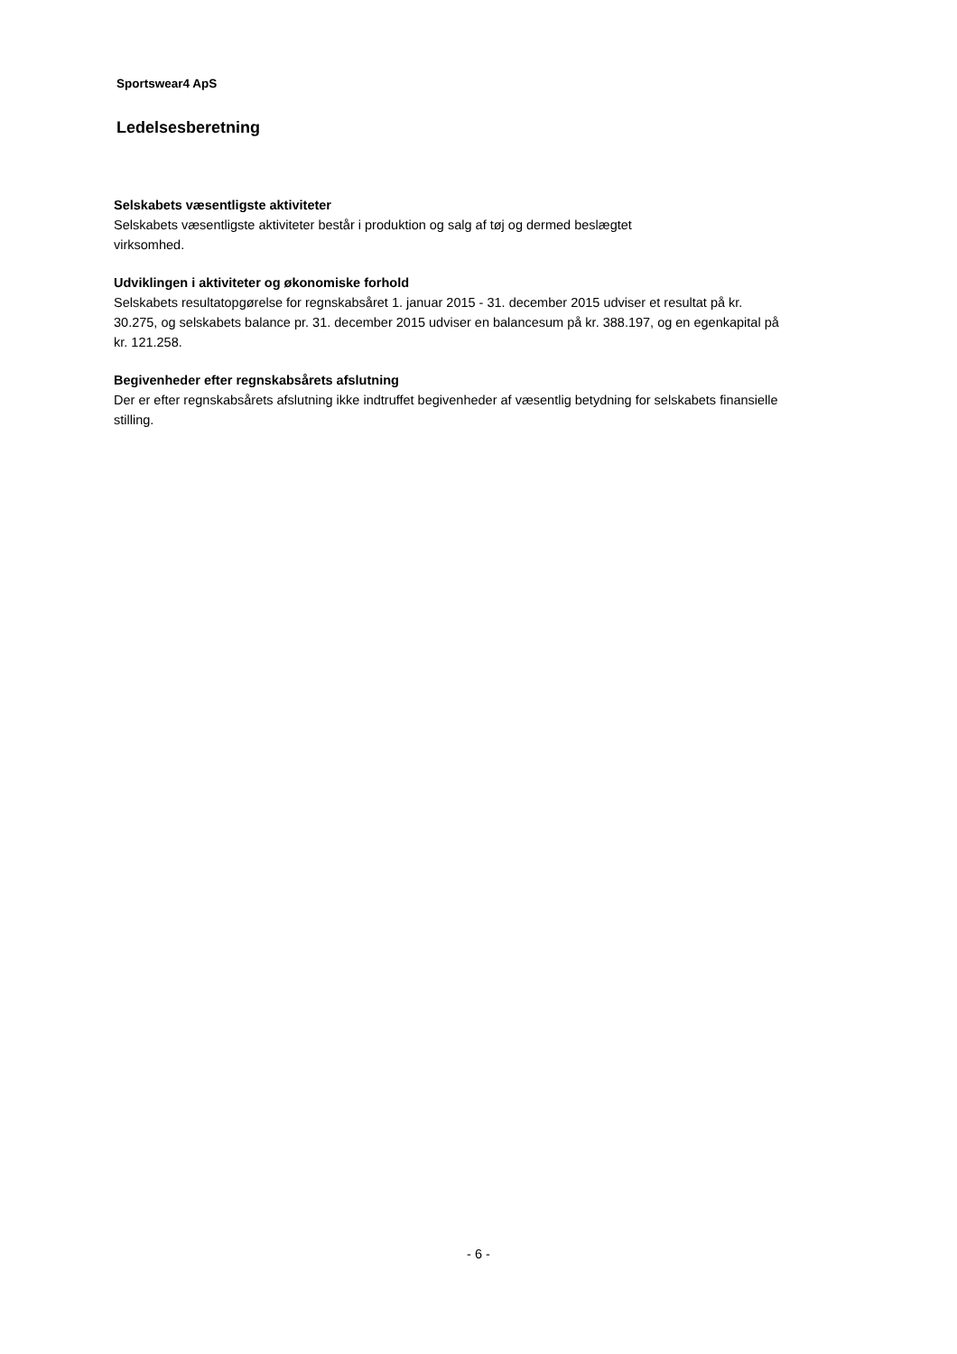Sportswear4 ApS
Ledelsesberetning
Selskabets væsentligste aktiviteter
Selskabets væsentligste aktiviteter består i produktion og salg af tøj og dermed beslægtet
virksomhed.
Udviklingen i aktiviteter og økonomiske forhold
Selskabets resultatopgørelse for regnskabsåret 1. januar 2015 - 31. december 2015 udviser et resultat på kr.
30.275, og selskabets balance pr. 31. december 2015 udviser en balancesum på kr. 388.197, og en egenkapital på
kr. 121.258.
Begivenheder efter regnskabsårets afslutning
Der er efter regnskabsårets afslutning ikke indtruffet begivenheder af væsentlig betydning for selskabets finansielle
stilling.
- 6 -